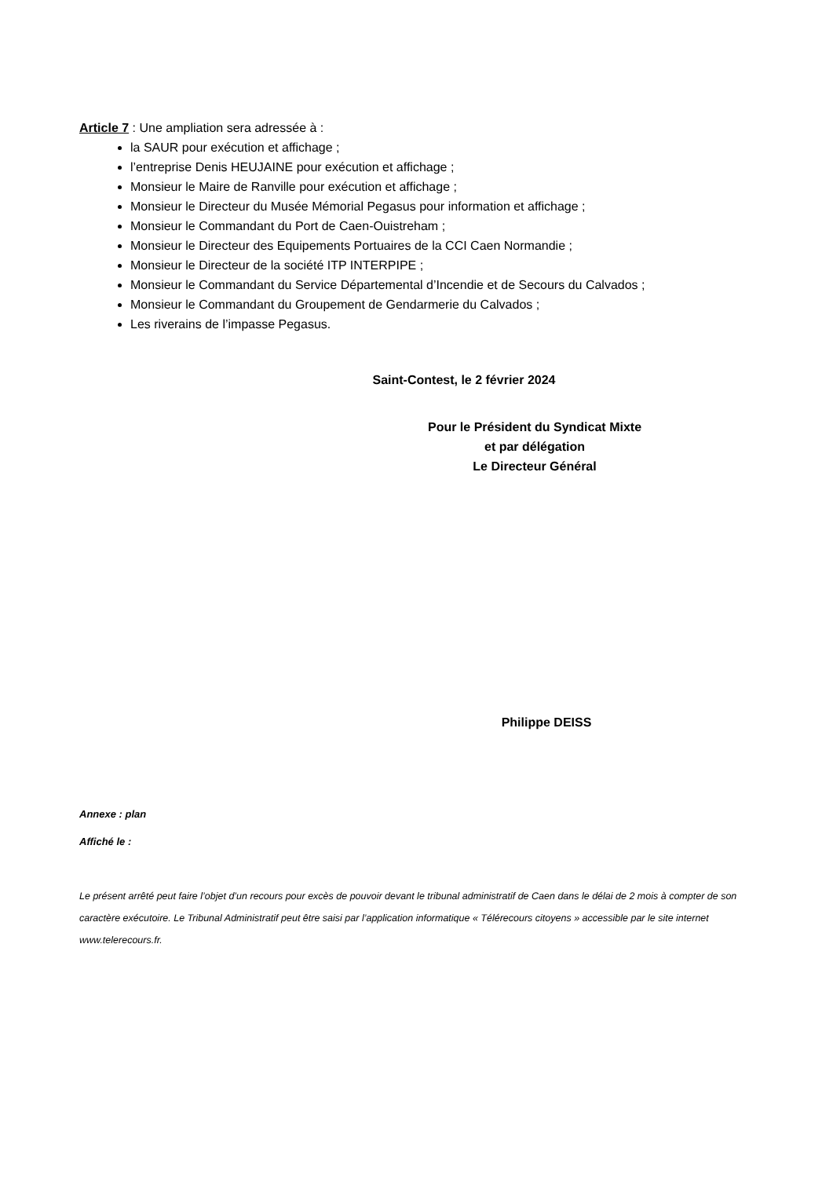Article 7 : Une ampliation sera adressée à :
la SAUR pour exécution et affichage ;
l’entreprise Denis HEUJAINE pour exécution et affichage ;
Monsieur le Maire de Ranville pour exécution et affichage ;
Monsieur le Directeur du Musée Mémorial Pegasus pour information et affichage ;
Monsieur le Commandant du Port de Caen-Ouistreham ;
Monsieur le Directeur des Equipements Portuaires de la CCI Caen Normandie ;
Monsieur le Directeur de la société ITP INTERPIPE ;
Monsieur le Commandant du Service Départemental d’Incendie et de Secours du Calvados ;
Monsieur le Commandant du Groupement de Gendarmerie du Calvados ;
Les riverains de l’impasse Pegasus.
Saint-Contest, le 2 février 2024
Pour le Président du Syndicat Mixte
et par délégation
Le Directeur Général
Philippe DEISS
Annexe : plan
Affiché le :
Le présent arrêté peut faire l’objet d’un recours pour excès de pouvoir devant le tribunal administratif de Caen dans le délai de 2 mois à compter de son caractère exécutoire. Le Tribunal Administratif peut être saisi par l’application informatique « Télérecours citoyens » accessible par le site internet www.telerecours.fr.